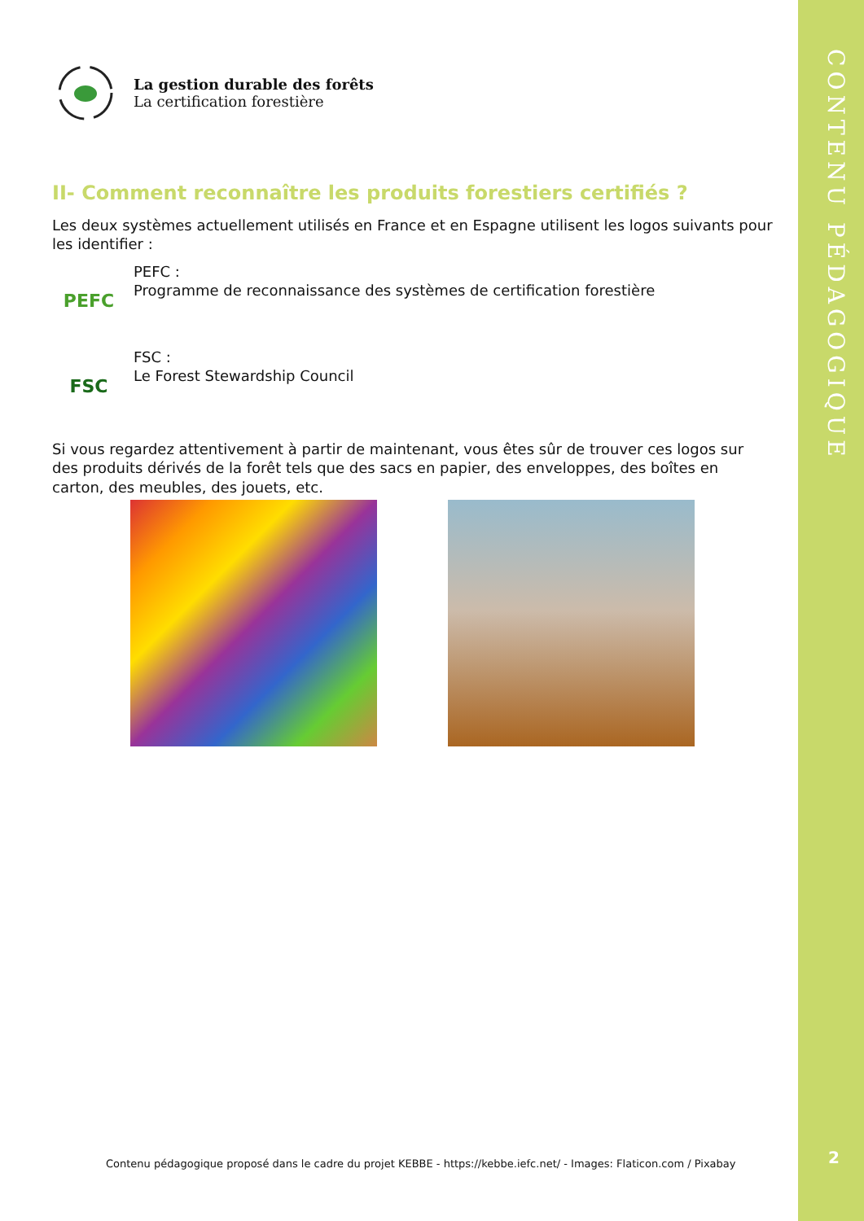CONTENU PÉDAGOGIQUE
2
La gestion durable des forêts
La certification forestière
II- Comment reconnaître les produits forestiers certifiés ?
Les deux systèmes actuellement utilisés en France et en Espagne utilisent les logos suivants pour les identifier :
PEFC
PEFC :
Programme de reconnaissance des systèmes de certification forestière
FSC
FSC :
Le Forest Stewardship Council
Si vous regardez attentivement à partir de maintenant, vous êtes sûr de trouver ces logos sur des produits dérivés de la forêt tels que des sacs en papier, des enveloppes, des boîtes en carton, des meubles, des jouets, etc.
Contenu pédagogique proposé dans le cadre du projet KEBBE - https://kebbe.iefc.net/ - Images: Flaticon.com / Pixabay